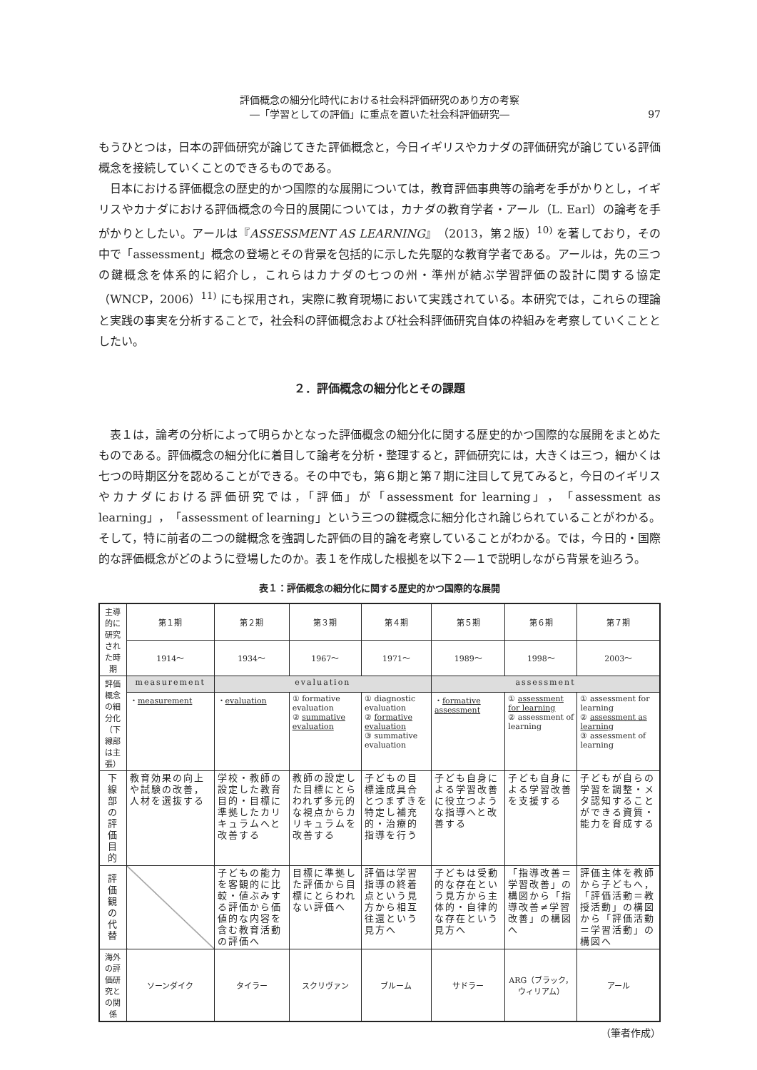評価概念の細分化時代における社会科評価研究のあり方の考察
―「学習としての評価」に重点を置いた社会科評価研究―
97
もうひとつは，日本の評価研究が論じてきた評価概念と，今日イギリスやカナダの評価研究が論じている評価概念を接続していくことのできるものである。
日本における評価概念の歴史的かつ国際的な展開については，教育評価事典等の論考を手がかりとし，イギリスやカナダにおける評価概念の今日的展開については，カナダの教育学者・アール（L. Earl）の論考を手がかりとしたい。アールは『ASSESSMENT AS LEARNING』（2013，第２版）<sup>10)</sup> を著しており，その中で「assessment」概念の登場とその背景を包括的に示した先駆的な教育学者である。アールは，先の三つの鍵概念を体系的に紹介し，これらはカナダの七つの州・準州が結ぶ学習評価の設計に関する協定（WNCP，2006）<sup>11)</sup> にも採用され，実際に教育現場において実践されている。本研究では，これらの理論と実践の事実を分析することで，社会科の評価概念および社会科評価研究自体の枠組みを考察していくこととしたい。
２．評価概念の細分化とその課題
表１は，論考の分析によって明らかとなった評価概念の細分化に関する歴史的かつ国際的な展開をまとめたものである。評価概念の細分化に着目して論考を分析・整理すると，評価研究には，大きくは三つ，細かくは七つの時期区分を認めることができる。その中でも，第６期と第７期に注目して見てみると，今日のイギリスやカナダにおける評価研究では，「評価」が「assessment for learning」，「assessment as learning」，「assessment of learning」という三つの鍵概念に細分化され論じられていることがわかる。そして，特に前者の二つの鍵概念を強調した評価の目的論を考察していることがわかる。では，今日的・国際的な評価概念がどのように登場したのか。表１を作成した根拠を以下２―１で説明しながら背景を辿ろう。
表１：評価概念の細分化に関する歴史的かつ国際的な展開
| 主導的に研究された時期 | 第１期 | 第２期 | 第３期 | 第４期 | 第５期 | 第６期 | 第７期 |
| --- | --- | --- | --- | --- | --- | --- | --- |
| | 1914～ | 1934～ | 1967～ | 1971～ | 1989～ | 1998～ | 2003～ |
| 評価概念 の細分化 （下線部は主張） | measurement | evaluation | | | assessment | | |
| | ・ measurement | ・ evaluation | ① formative evaluation ② summative evaluation | ① diagnostic evaluation ② formative evaluation ③ summative evaluation | ・ formative assessment | ① assessment for learning ② assessment of learning | ① assessment for learning ② assessment as learning ③ assessment of learning |
| 下線部の 評価目的 | 教育効果の向上や試験の改善，人材を選抜する | 学校・教師の設定した教育目的・目標に準拠したカリキュラムへと改善する | 教師の設定した目標にとらわれず多元的な視点からカリキュラムを改善する | 子どもの目標達成具合とつまずきを特定し補充的・治療的指導を行う | 子ども自身による学習改善に役立つような指導へと改善する | 子ども自身による学習改善を支援する | 子どもが自らの学習を調整・メタ認知することができる資質・能力を育成する |
| 評価観の 代替 | | 子どもの能力を客観的に比較・値ぶみする評価から価値的な内容を含む教育活動の評価へ | 目標に準拠した評価から目標にとらわれない評価へ | 評価は学習指導の終着点という見方から相互往還という見方へ | 子どもは受動的な存在という見方から主体的・自律的な存在という見方へ | 「指導改善＝学習改善」の構図から「指導改善≠学習改善」の構図へ | 評価主体を教師から子どもへ，「評価活動＝教授活動」の構図から「評価活動＝学習活動」の構図へ |
| 海外の評価研究との関係 | ソーンダイク | タイラー | スクリヴァン | ブルーム | サドラー | ARG（ブラック，ウィリアム） | アール |
（筆者作成）